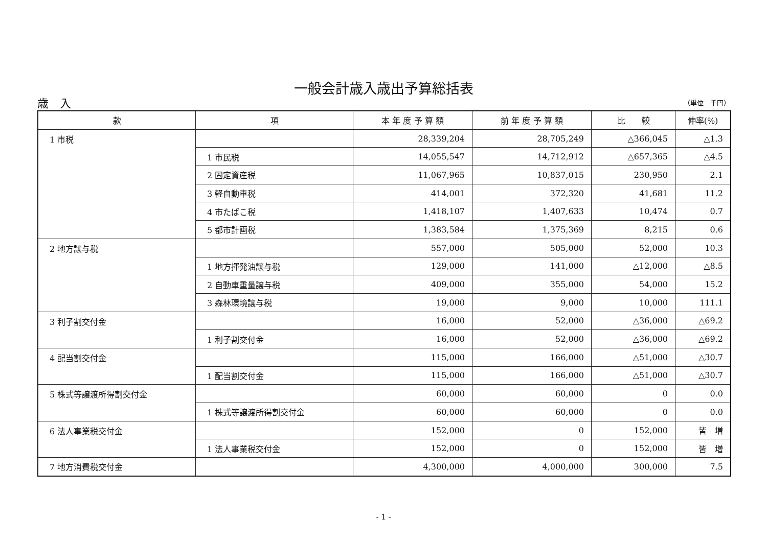一般会計歳入歳出予算総括表
歳　入 （単位　千円）
| 款 | 項 | 本 年 度 予 算 額 | 前 年 度 予 算 額 | 比 較 | 伸率(%) |
| --- | --- | --- | --- | --- | --- |
| 1 市税 | | 28,339,204 | 28,705,249 | △366,045 | △1.3 |
| | 1 市民税 | 14,055,547 | 14,712,912 | △657,365 | △4.5 |
| | 2 固定資産税 | 11,067,965 | 10,837,015 | 230,950 | 2.1 |
| | 3 軽自動車税 | 414,001 | 372,320 | 41,681 | 11.2 |
| | 4 市たばこ税 | 1,418,107 | 1,407,633 | 10,474 | 0.7 |
| | 5 都市計画税 | 1,383,584 | 1,375,369 | 8,215 | 0.6 |
| 2 地方譲与税 | | 557,000 | 505,000 | 52,000 | 10.3 |
| | 1 地方揮発油譲与税 | 129,000 | 141,000 | △12,000 | △8.5 |
| | 2 自動車重量譲与税 | 409,000 | 355,000 | 54,000 | 15.2 |
| | 3 森林環境譲与税 | 19,000 | 9,000 | 10,000 | 111.1 |
| 3 利子割交付金 | | 16,000 | 52,000 | △36,000 | △69.2 |
| | 1 利子割交付金 | 16,000 | 52,000 | △36,000 | △69.2 |
| 4 配当割交付金 | | 115,000 | 166,000 | △51,000 | △30.7 |
| | 1 配当割交付金 | 115,000 | 166,000 | △51,000 | △30.7 |
| 5 株式等譲渡所得割交付金 | | 60,000 | 60,000 | 0 | 0.0 |
| | 1 株式等譲渡所得割交付金 | 60,000 | 60,000 | 0 | 0.0 |
| 6 法人事業税交付金 | | 152,000 | 0 | 152,000 | 皆 増 |
| | 1 法人事業税交付金 | 152,000 | 0 | 152,000 | 皆 増 |
| 7 地方消費税交付金 | | 4,300,000 | 4,000,000 | 300,000 | 7.5 |
- 1 -